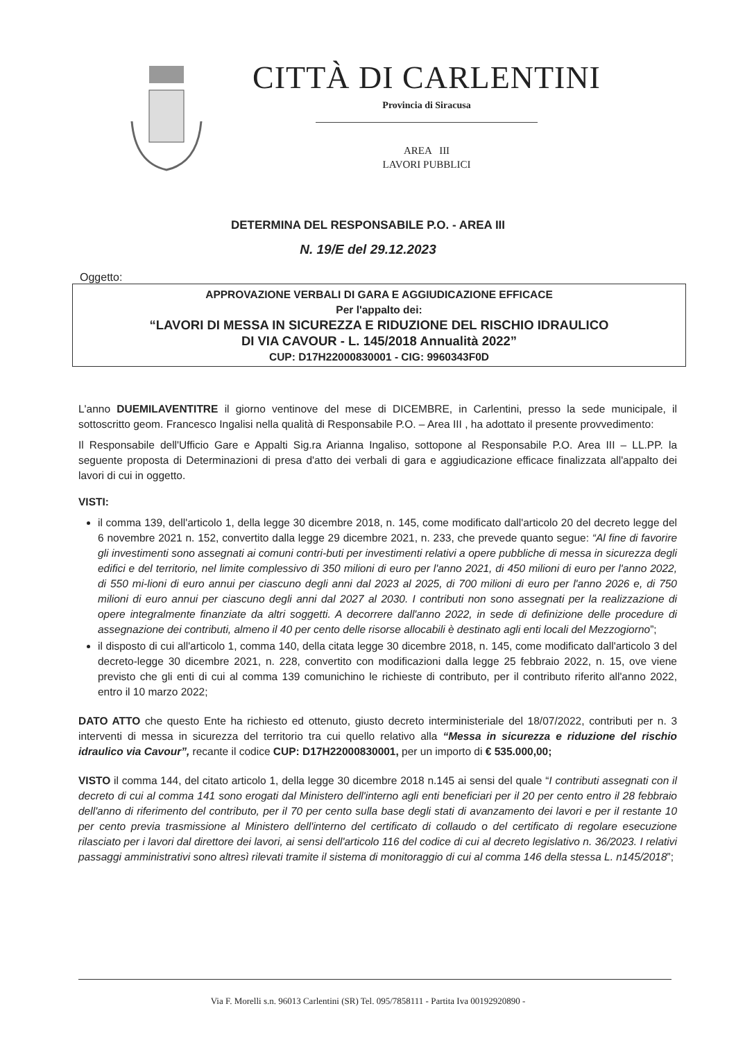CITTÀ DI CARLENTINI
Provincia di Siracusa
AREA III
LAVORI PUBBLICI
DETERMINA DEL RESPONSABILE P.O. - AREA III
N. 19/E del 29.12.2023
Oggetto:
APPROVAZIONE VERBALI DI GARA E AGGIUDICAZIONE EFFICACE
Per l'appalto dei:
“LAVORI DI MESSA IN SICUREZZA E RIDUZIONE DEL RISCHIO IDRAULICO
DI VIA CAVOUR - L. 145/2018 Annualità 2022”
CUP: D17H22000830001 - CIG: 9960343F0D
L'anno DUEMILAVENTITRE il giorno ventinove del mese di DICEMBRE, in Carlentini, presso la sede municipale, il sottoscritto geom. Francesco Ingalisi nella qualità di Responsabile P.O. – Area III , ha adottato il presente provvedimento:
Il Responsabile dell'Ufficio Gare e Appalti Sig.ra Arianna Ingaliso, sottopone al Responsabile P.O. Area III – LL.PP. la seguente proposta di Determinazioni di presa d'atto dei verbali di gara e aggiudicazione efficace finalizzata all'appalto dei lavori di cui in oggetto.
VISTI:
il comma 139, dell'articolo 1, della legge 30 dicembre 2018, n. 145, come modificato dall'articolo 20 del decreto legge del 6 novembre 2021 n. 152, convertito dalla legge 29 dicembre 2021, n. 233, che prevede quanto segue: “Al fine di favorire gli investimenti sono assegnati ai comuni contri-buti per investimenti relativi a opere pubbliche di messa in sicurezza degli edifici e del territorio, nel limite complessivo di 350 milioni di euro per l'anno 2021, di 450 milioni di euro per l'anno 2022, di 550 mi-lioni di euro annui per ciascuno degli anni dal 2023 al 2025, di 700 milioni di euro per l'anno 2026 e, di 750 milioni di euro annui per ciascuno degli anni dal 2027 al 2030. I contributi non sono assegnati per la realizzazione di opere integralmente finanziate da altri soggetti. A decorrere dall'anno 2022, in sede di definizione delle procedure di assegnazione dei contributi, almeno il 40 per cento delle risorse allocabili è destinato agli enti locali del Mezzogiorno”;
il disposto di cui all'articolo 1, comma 140, della citata legge 30 dicembre 2018, n. 145, come modificato dall'articolo 3 del decreto-legge 30 dicembre 2021, n. 228, convertito con modificazioni dalla legge 25 febbraio 2022, n. 15, ove viene previsto che gli enti di cui al comma 139 comunichino le richieste di contributo, per il contributo riferito all'anno 2022, entro il 10 marzo 2022;
DATO ATTO che questo Ente ha richiesto ed ottenuto, giusto decreto interministeriale del 18/07/2022, contributi per n. 3 interventi di messa in sicurezza del territorio tra cui quello relativo alla “Messa in sicurezza e riduzione del rischio idraulico via Cavour”, recante il codice CUP: D17H22000830001, per un importo di € 535.000,00;
VISTO il comma 144, del citato articolo 1, della legge 30 dicembre 2018 n.145 ai sensi del quale “I contributi assegnati con il decreto di cui al comma 141 sono erogati dal Ministero dell'interno agli enti beneficiari per il 20 per cento entro il 28 febbraio dell'anno di riferimento del contributo, per il 70 per cento sulla base degli stati di avanzamento dei lavori e per il restante 10 per cento previa trasmissione al Ministero dell'interno del certificato di collaudo o del certificato di regolare esecuzione rilasciato per i lavori dal direttore dei lavori, ai sensi dell'articolo 116 del codice di cui al decreto legislativo n. 36/2023. I relativi passaggi amministrativi sono altresì rilevati tramite il sistema di monitoraggio di cui al comma 146 della stessa L. n145/2018”;
Via F. Morelli s.n. 96013 Carlentini (SR) Tel. 095/7858111 - Partita Iva 00192920890 -